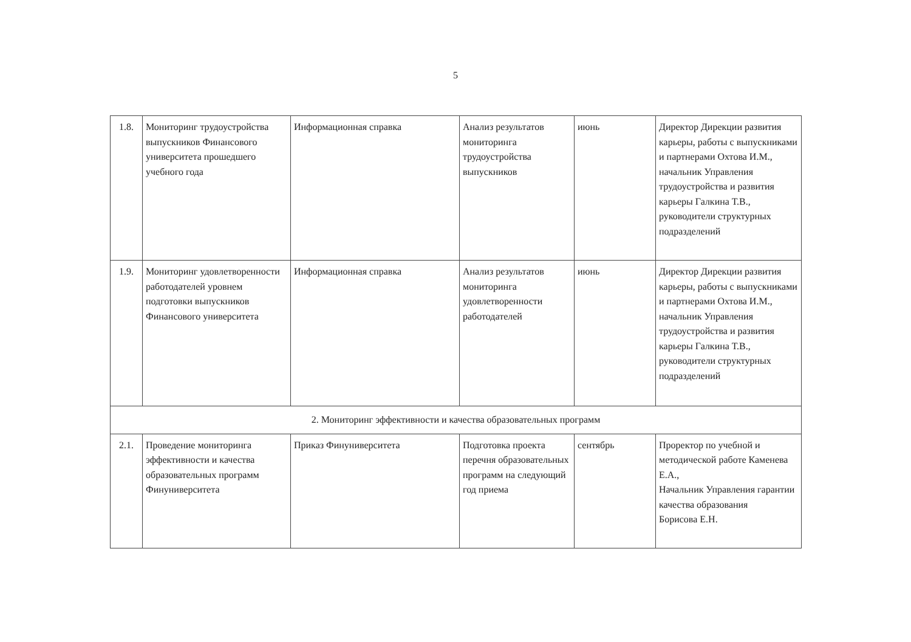5
| 1.8. | Мониторинг трудоустройства выпускников Финансового университета прошедшего учебного года | Информационная справка | Анализ результатов мониторинга трудоустройства выпускников | июнь | Директор Дирекции развития карьеры, работы с выпускниками и партнерами Охтова И.М., начальник Управления трудоустройства и развития карьеры Галкина Т.В., руководители структурных подразделений |
| 1.9. | Мониторинг удовлетворенности работодателей уровнем подготовки выпускников Финансового университета | Информационная справка | Анализ результатов мониторинга удовлетворенности работодателей | июнь | Директор Дирекции развития карьеры, работы с выпускниками и партнерами Охтова И.М., начальник Управления трудоустройства и развития карьеры Галкина Т.В., руководители структурных подразделений |
| 2. Мониторинг эффективности и качества образовательных программ | | | | | |
| 2.1. | Проведение мониторинга эффективности и качества образовательных программ Финуниверситета | Приказ Финуниверситета | Подготовка проекта перечня образовательных программ на следующий год приема | сентябрь | Проректор по учебной и методической работе Каменева Е.А., Начальник Управления гарантии качества образования Борисова Е.Н. |